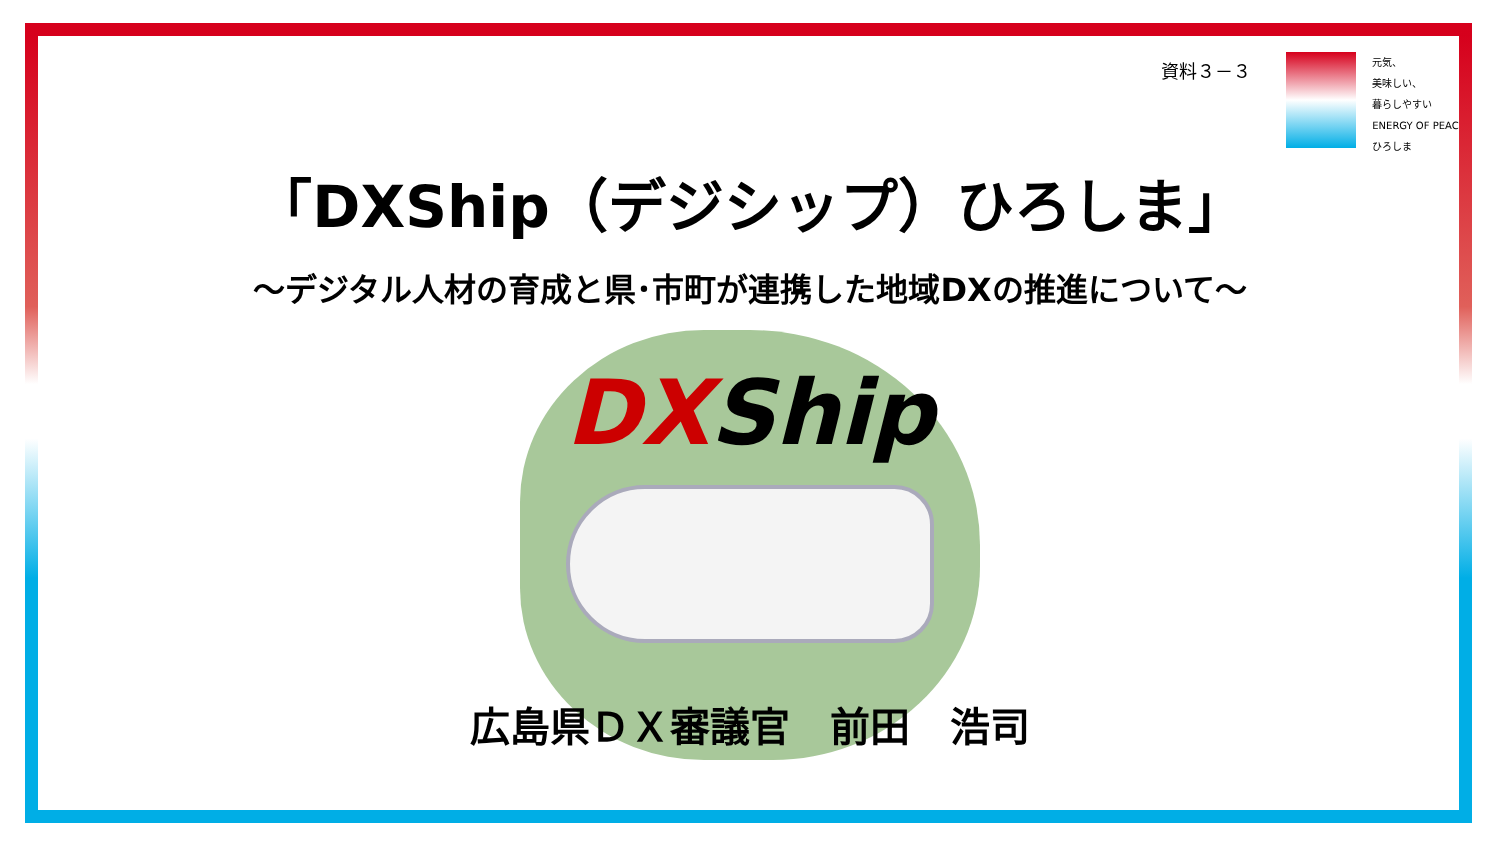資料３－３
元気、
美味しい、
暮らしやすい
ENERGY OF PEACE
ひろしま
「DXShip（デジシップ）ひろしま」
～デジタル人材の育成と県･市町が連携した地域DXの推進について～
DXShip
広島県ＤＸ審議官　前田　浩司